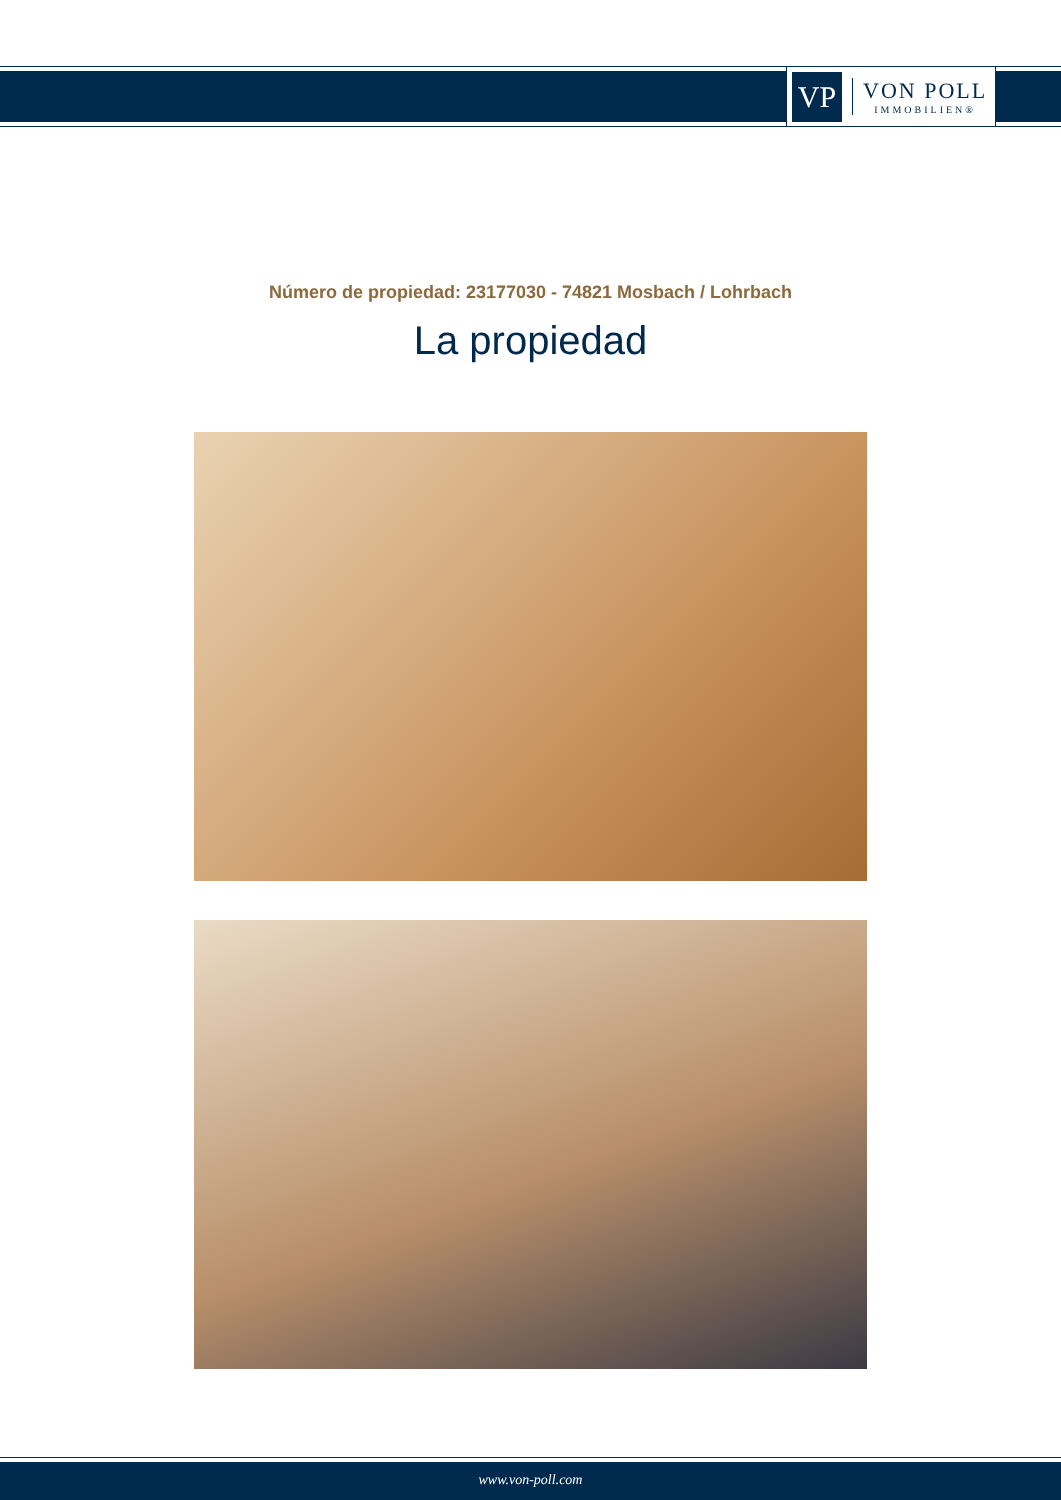VP
VON POLL
IMMOBILIEN®
Número de propiedad: 23177030 - 74821 Mosbach / Lohrbach
La propiedad
www.von-poll.com